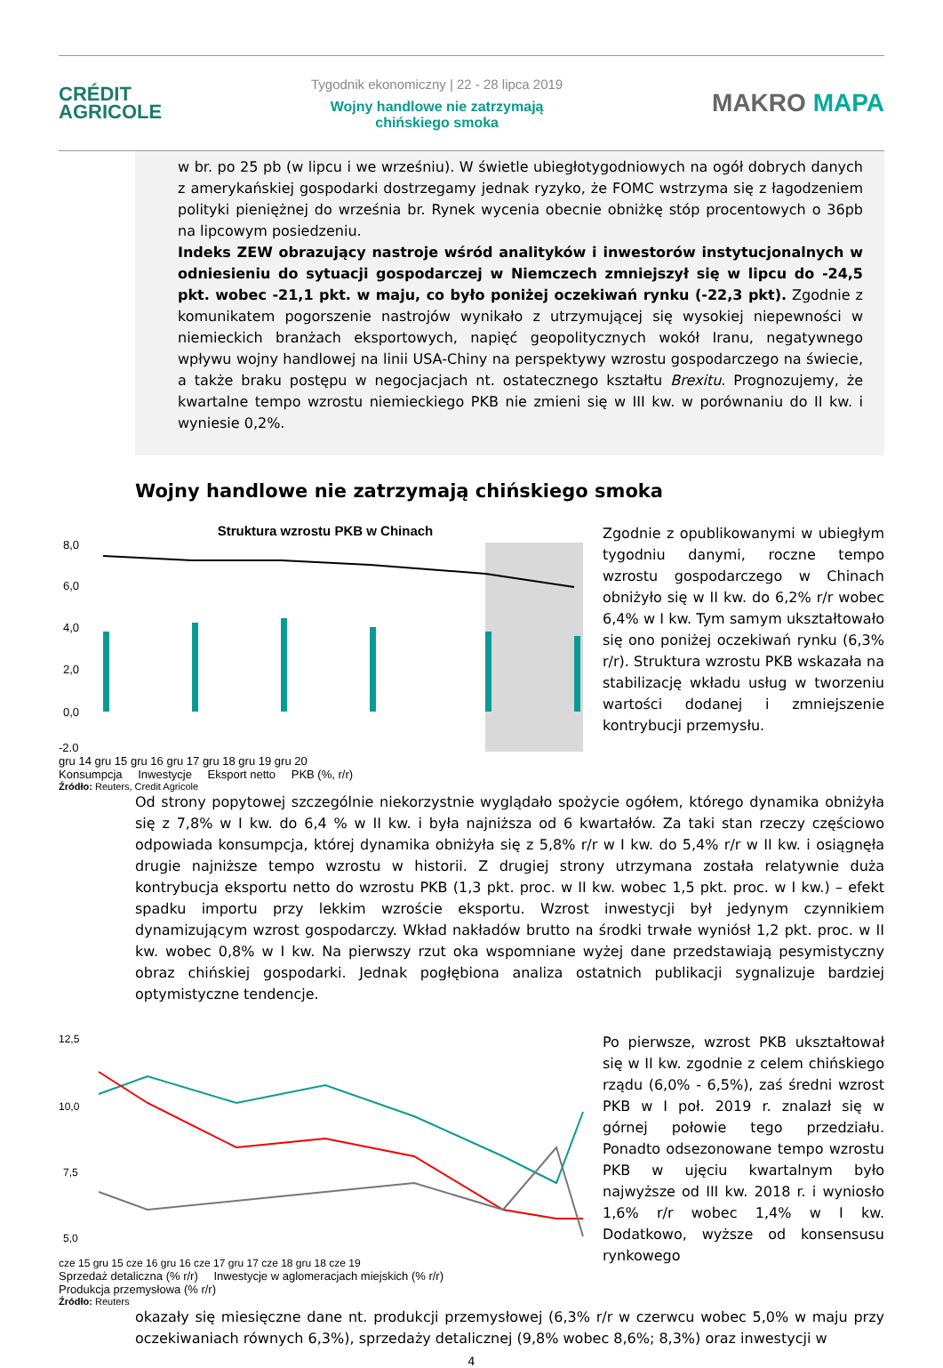CRÉDIT
AGRICOLE
Tygodnik ekonomiczny | 22 - 28 lipca 2019
Wojny handlowe nie zatrzymają
chińskiego smoka
MAKRO MAPA
w br. po 25 pb (w lipcu i we wrześniu). W świetle ubiegłotygodniowych na ogół dobrych danych z amerykańskiej gospodarki dostrzegamy jednak ryzyko, że FOMC wstrzyma się z łagodzeniem polityki pieniężnej do września br. Rynek wycenia obecnie obniżkę stóp procentowych o 36pb na lipcowym posiedzeniu.
Indeks ZEW obrazujący nastroje wśród analityków i inwestorów instytucjonalnych w odniesieniu do sytuacji gospodarczej w Niemczech zmniejszył się w lipcu do -24,5 pkt. wobec -21,1 pkt. w maju, co było poniżej oczekiwań rynku (-22,3 pkt). Zgodnie z komunikatem pogorszenie nastrojów wynikało z utrzymującej się wysokiej niepewności w niemieckich branżach eksportowych, napięć geopolitycznych wokół Iranu, negatywnego wpływu wojny handlowej na linii USA-Chiny na perspektywy wzrostu gospodarczego na świecie, a także braku postępu w negocjacjach nt. ostatecznego kształtu Brexitu. Prognozujemy, że kwartalne tempo wzrostu niemieckiego PKB nie zmieni się w III kw. w porównaniu do II kw. i wyniesie 0,2%.
Wojny handlowe nie zatrzymają chińskiego smoka
Struktura wzrostu PKB w Chinach
8,0
6,0
4,0
2,0
0,0
-2,0
gru 14 gru 15 gru 16 gru 17 gru 18 gru 19 gru 20
Konsumpcja Inwestycje Eksport netto PKB (%, r/r)
Źródło: Reuters, Credit Agricole
Zgodnie z opublikowanymi w ubiegłym tygodniu danymi, roczne tempo wzrostu gospodarczego w Chinach obniżyło się w II kw. do 6,2% r/r wobec 6,4% w I kw. Tym samym ukształtowało się ono poniżej oczekiwań rynku (6,3% r/r). Struktura wzrostu PKB wskazała na stabilizację wkładu usług w tworzeniu wartości dodanej i zmniejszenie kontrybucji przemysłu.
Od strony popytowej szczególnie niekorzystnie wyglądało spożycie ogółem, którego dynamika obniżyła się z 7,8% w I kw. do 6,4 % w II kw. i była najniższa od 6 kwartałów. Za taki stan rzeczy częściowo odpowiada konsumpcja, której dynamika obniżyła się z 5,8% r/r w I kw. do 5,4% r/r w II kw. i osiągnęła drugie najniższe tempo wzrostu w historii. Z drugiej strony utrzymana została relatywnie duża kontrybucja eksportu netto do wzrostu PKB (1,3 pkt. proc. w II kw. wobec 1,5 pkt. proc. w I kw.) – efekt spadku importu przy lekkim wzroście eksportu. Wzrost inwestycji był jedynym czynnikiem dynamizującym wzrost gospodarczy. Wkład nakładów brutto na środki trwałe wyniósł 1,2 pkt. proc. w II kw. wobec 0,8% w I kw. Na pierwszy rzut oka wspomniane wyżej dane przedstawiają pesymistyczny obraz chińskiej gospodarki. Jednak pogłębiona analiza ostatnich publikacji sygnalizuje bardziej optymistyczne tendencje.
12,5
10,0
7,5
5,0
cze 15 gru 15 cze 16 gru 16 cze 17 gru 17 cze 18 gru 18 cze 19
Sprzedaż detaliczna (% r/r) Inwestycje w aglomeracjach miejskich (% r/r)
Produkcja przemysłowa (% r/r)
Źródło: Reuters
Po pierwsze, wzrost PKB ukształtował się w II kw. zgodnie z celem chińskiego rządu (6,0% - 6,5%), zaś średni wzrost PKB w I poł. 2019 r. znalazł się w górnej połowie tego przedziału. Ponadto odsezonowane tempo wzrostu PKB w ujęciu kwartalnym było najwyższe od III kw. 2018 r. i wyniosło 1,6% r/r wobec 1,4% w I kw. Dodatkowo, wyższe od konsensusu rynkowego
okazały się miesięczne dane nt. produkcji przemysłowej (6,3% r/r w czerwcu wobec 5,0% w maju przy oczekiwaniach równych 6,3%), sprzedaży detalicznej (9,8% wobec 8,6%; 8,3%) oraz inwestycji w
4